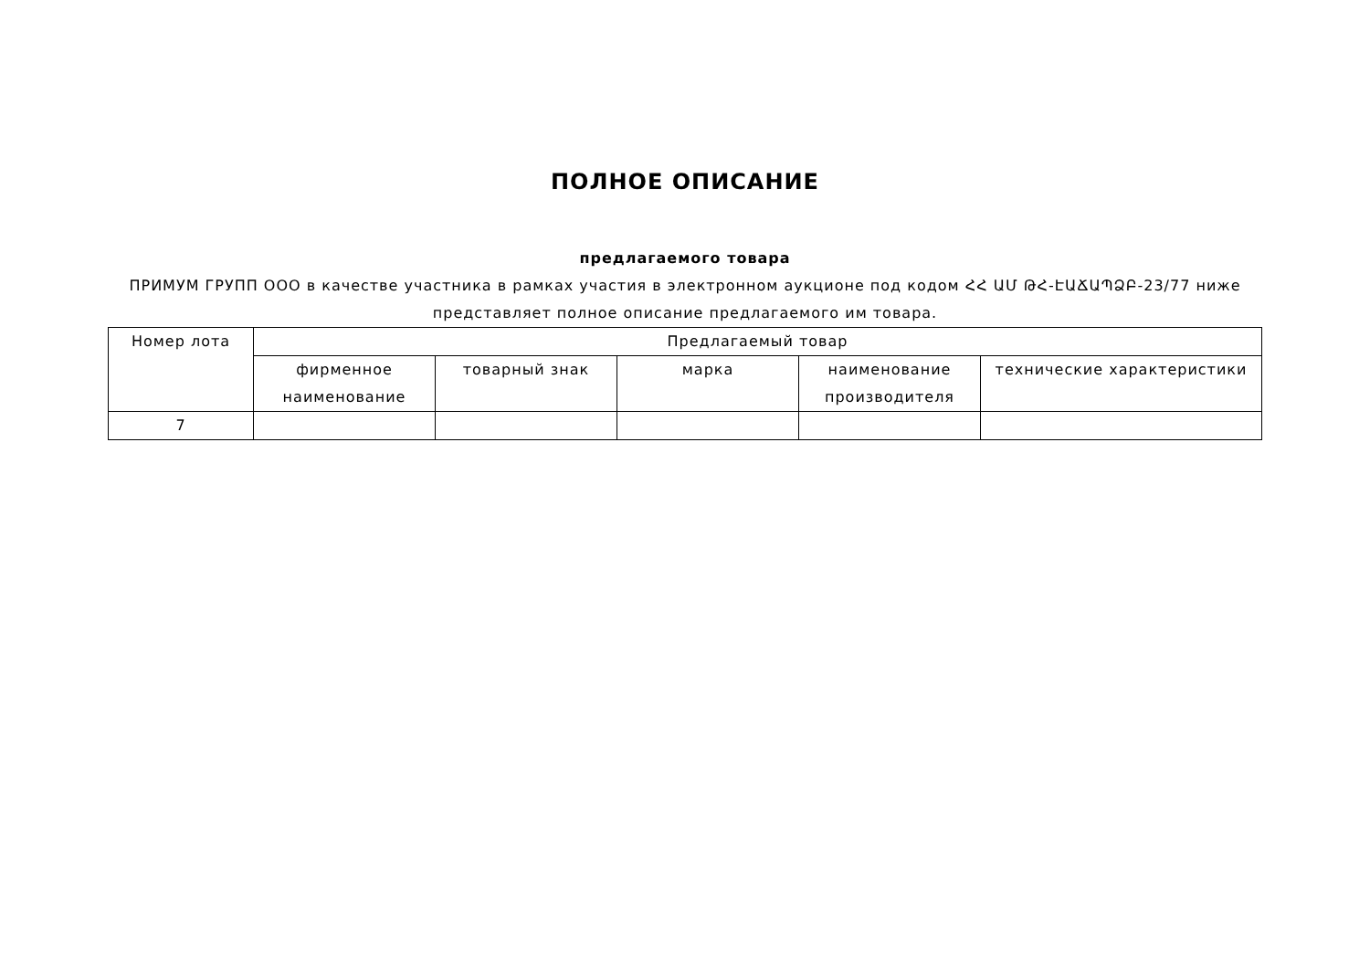ПОЛНОЕ ОПИСАНИЕ
предлагаемого товара
ПРИМУМ ГРУПП ООО в качестве участника в рамках участия в электронном аукционе под кодом ՀՀ ԱՄ ԹՀ-ԷԱՃԱՊՁԲ-23/77 ниже представляет полное описание предлагаемого им товара.
| Номер лота | Предлагаемый товар | | | | |
| --- | --- | --- | --- | --- | --- |
| | фирменное наименование | товарный знак | марка | наименование производителя | технические характеристики |
| 7 | | | | | |